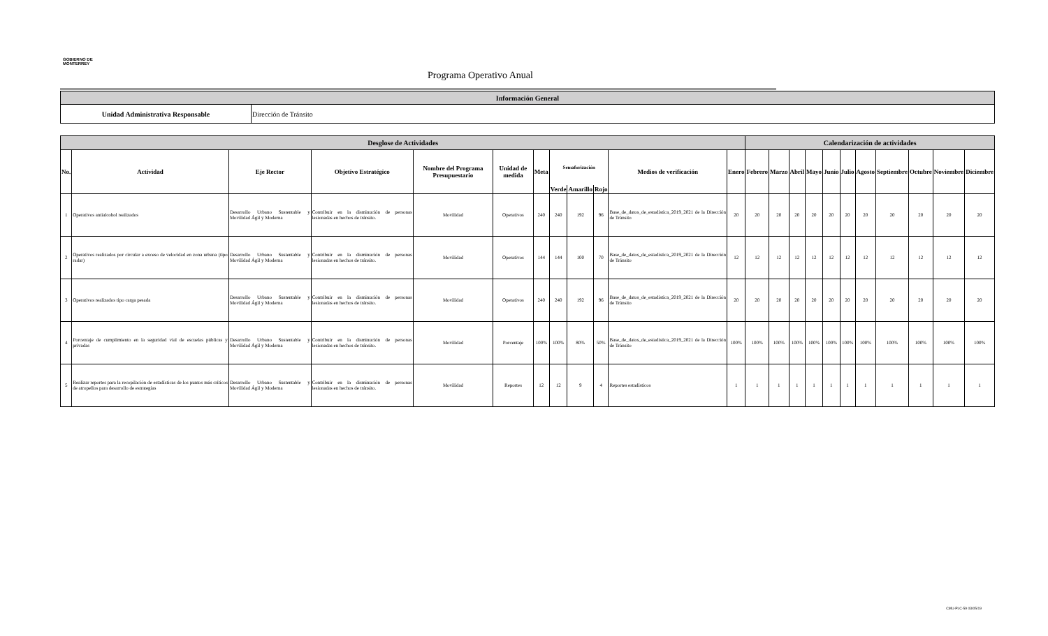GOBIERNO DE
MONTERREY
Programa Operativo Anual
| Información General | |
| --- | --- |
| Unidad Administrativa Responsable | Dirección de Tránsito |
| Desglose de Actividades | | | | | | | | | | | | Calendarización de actividades | | | | | | | | | | | |
| --- | --- | --- | --- | --- | --- | --- | --- | --- | --- | --- | --- | --- | --- | --- | --- | --- | --- | --- | --- | --- | --- | --- | --- |
| No. | Actividad | Eje Rector | Objetivo Estratégico | Nombre del Programa Presupuestario | Unidad de medida | Meta | Semaforización | | | Medios de verificación | | Enero | Febrero | Marzo | Abril | Mayo | Junio | Julio | Agosto | Septiembre | Octubre | Noviembre | Diciembre |
| | | | | | | | Verde | Amarillo | Rojo | | | | | | | | | | | | | | |
| 1 | Operativos antialcohol realizados | Desarrollo Urbano Sustentable y Movilidad Ágil y Moderna | Contribuir en la disminución de personas lesionadas en hechos de tránsito. | Movilidad | Operativos | 240 | 240 | 192 | 96 | Base_de_datos_de_estadistica_2019_2021 de la Dirección de Tránsito | | 20 | 20 | 20 | 20 | 20 | 20 | 20 | 20 | 20 | 20 | 20 | 20 |
| 2 | Operativos realizados por circular a exceso de velocidad en zona urbana (tipo radar) | Desarrollo Urbano Sustentable y Movilidad Ágil y Moderna | Contribuir en la disminución de personas lesionadas en hechos de tránsito. | Movilidad | Operativos | 144 | 144 | 100 | 70 | Base_de_datos_de_estadistica_2019_2021 de la Dirección de Tránsito | | 12 | 12 | 12 | 12 | 12 | 12 | 12 | 12 | 12 | 12 | 12 | 12 |
| 3 | Operativos realizados tipo carga pesada | Desarrollo Urbano Sustentable y Movilidad Ágil y Moderna | Contribuir en la disminución de personas lesionadas en hechos de tránsito. | Movilidad | Operativos | 240 | 240 | 192 | 96 | Base_de_datos_de_estadistica_2019_2021 de la Dirección de Tránsito | | 20 | 20 | 20 | 20 | 20 | 20 | 20 | 20 | 20 | 20 | 20 | 20 |
| 4 | Porcentaje de cumplimiento en la seguridad vial de escuelas públicas y privadas | Desarrollo Urbano Sustentable y Movilidad Ágil y Moderna | Contribuir en la disminución de personas lesionadas en hechos de tránsito. | Movilidad | Porcentaje | 100% | 100% | 80% | 50% | Base_de_datos_de_estadistica_2019_2021 de la Dirección de Tránsito | | 100% | 100% | 100% | 100% | 100% | 100% | 100% | 100% | 100% | 100% | 100% | 100% |
| 5 | Realizar reportes para la recopilación de estadísticas de los puntos más críticos de atropellos para desarrollo de estrategias | Desarrollo Urbano Sustentable y Movilidad Ágil y Moderna | Contribuir en la disminución de personas lesionadas en hechos de tránsito. | Movilidad | Reportes | 12 | 12 | 9 | 4 | Reportes estadísticos | | 1 | 1 | 1 | 1 | 1 | 1 | 1 | 1 | 1 | 1 | 1 | 1 |
CMU-PLC-59 03/05/19